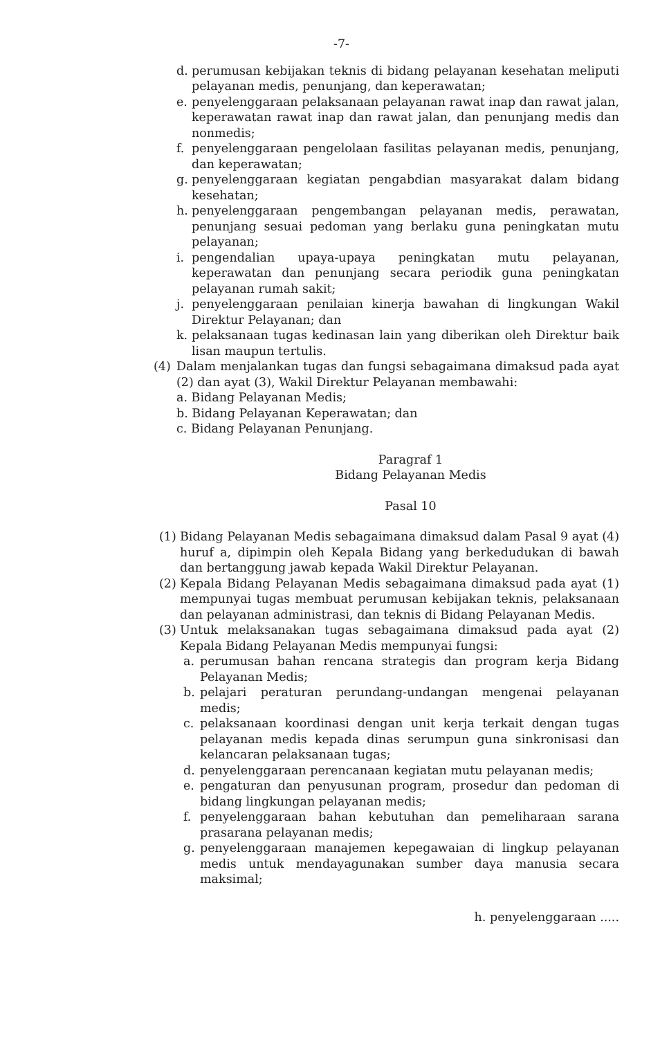-7-
d. perumusan kebijakan teknis di bidang pelayanan kesehatan meliputi pelayanan medis, penunjang, dan keperawatan;
e. penyelenggaraan pelaksanaan pelayanan rawat inap dan rawat jalan, keperawatan rawat inap dan rawat jalan, dan penunjang medis dan nonmedis;
f. penyelenggaraan pengelolaan fasilitas pelayanan medis, penunjang, dan keperawatan;
g. penyelenggaraan kegiatan pengabdian masyarakat dalam bidang kesehatan;
h. penyelenggaraan pengembangan pelayanan medis, perawatan, penunjang sesuai pedoman yang berlaku guna peningkatan mutu pelayanan;
i. pengendalian upaya-upaya peningkatan mutu pelayanan, keperawatan dan penunjang secara periodik guna peningkatan pelayanan rumah sakit;
j. penyelenggaraan penilaian kinerja bawahan di lingkungan Wakil Direktur Pelayanan; dan
k. pelaksanaan tugas kedinasan lain yang diberikan oleh Direktur baik lisan maupun tertulis.
(4) Dalam menjalankan tugas dan fungsi sebagaimana dimaksud pada ayat (2) dan ayat (3), Wakil Direktur Pelayanan membawahi:
a. Bidang Pelayanan Medis;
b. Bidang Pelayanan Keperawatan; dan
c. Bidang Pelayanan Penunjang.
Paragraf 1
Bidang Pelayanan Medis
Pasal 10
(1) Bidang Pelayanan Medis sebagaimana dimaksud dalam Pasal 9 ayat (4) huruf a, dipimpin oleh Kepala Bidang yang berkedudukan di bawah dan bertanggung jawab kepada Wakil Direktur Pelayanan.
(2) Kepala Bidang Pelayanan Medis sebagaimana dimaksud pada ayat (1) mempunyai tugas membuat perumusan kebijakan teknis, pelaksanaan dan pelayanan administrasi, dan teknis di Bidang Pelayanan Medis.
(3) Untuk melaksanakan tugas sebagaimana dimaksud pada ayat (2) Kepala Bidang Pelayanan Medis mempunyai fungsi:
a. perumusan bahan rencana strategis dan program kerja Bidang Pelayanan Medis;
b. pelajari peraturan perundang-undangan mengenai pelayanan medis;
c. pelaksanaan koordinasi dengan unit kerja terkait dengan tugas pelayanan medis kepada dinas serumpun guna sinkronisasi dan kelancaran pelaksanaan tugas;
d. penyelenggaraan perencanaan kegiatan mutu pelayanan medis;
e. pengaturan dan penyusunan program, prosedur dan pedoman di bidang lingkungan pelayanan medis;
f. penyelenggaraan bahan kebutuhan dan pemeliharaan sarana prasarana pelayanan medis;
g. penyelenggaraan manajemen kepegawaian di lingkup pelayanan medis untuk mendayagunakan sumber daya manusia secara maksimal;
h. penyelenggaraan .....